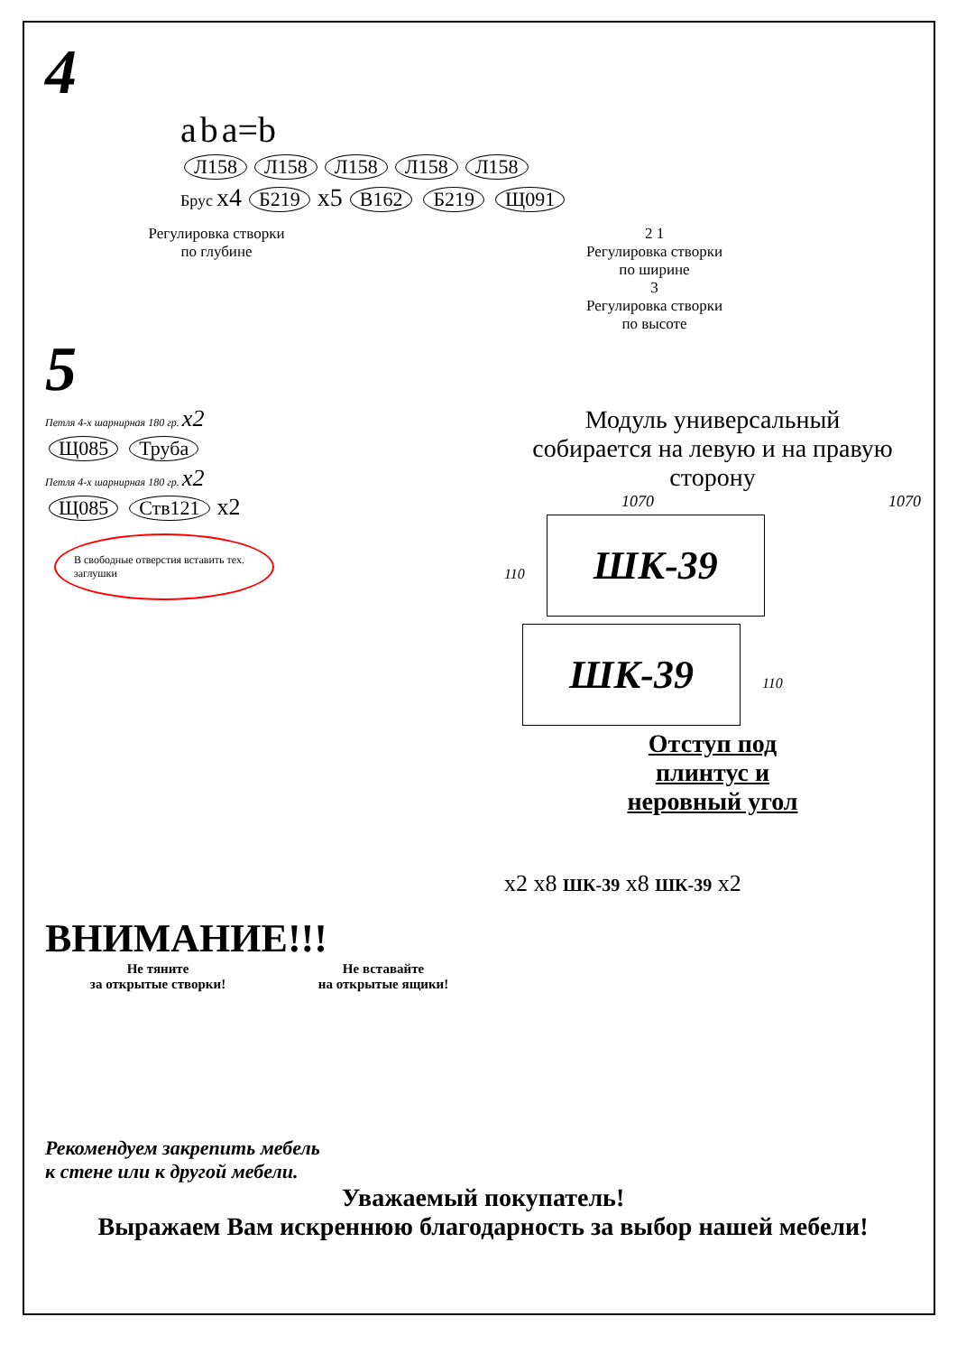4
a b a=b
Л158 Л158 Л158 Л158 Л158
Брус x4 Б219 x5 В162 Б219 Щ091
Регулировка створки
по глубине
2 1
Регулировка створки
по ширине
3
Регулировка створки
по высоте
5
Петля 4-х шарнирная 180 гр. x2
Щ085 Труба
Петля 4-х шарнирная 180 гр. x2
Щ085 Ств121 x2
В свободные отверстия вставить тех. заглушки
Модуль универсальный
собирается на левую и на правую сторону
1070 1070
110 ШК-39 ШК-39 110
Отступ под
плинтус и
неровный угол
x2 x8 ШК-39 x8 ШК-39 x2
ВНИМАНИЕ!!!
Не тяните
за открытые створки!
Не вставайте
на открытые ящики!
Рекомендуем закрепить мебель
к стене или к другой мебели.
Уважаемый покупатель!
Выражаем Вам искреннюю благодарность за выбор нашей мебели!